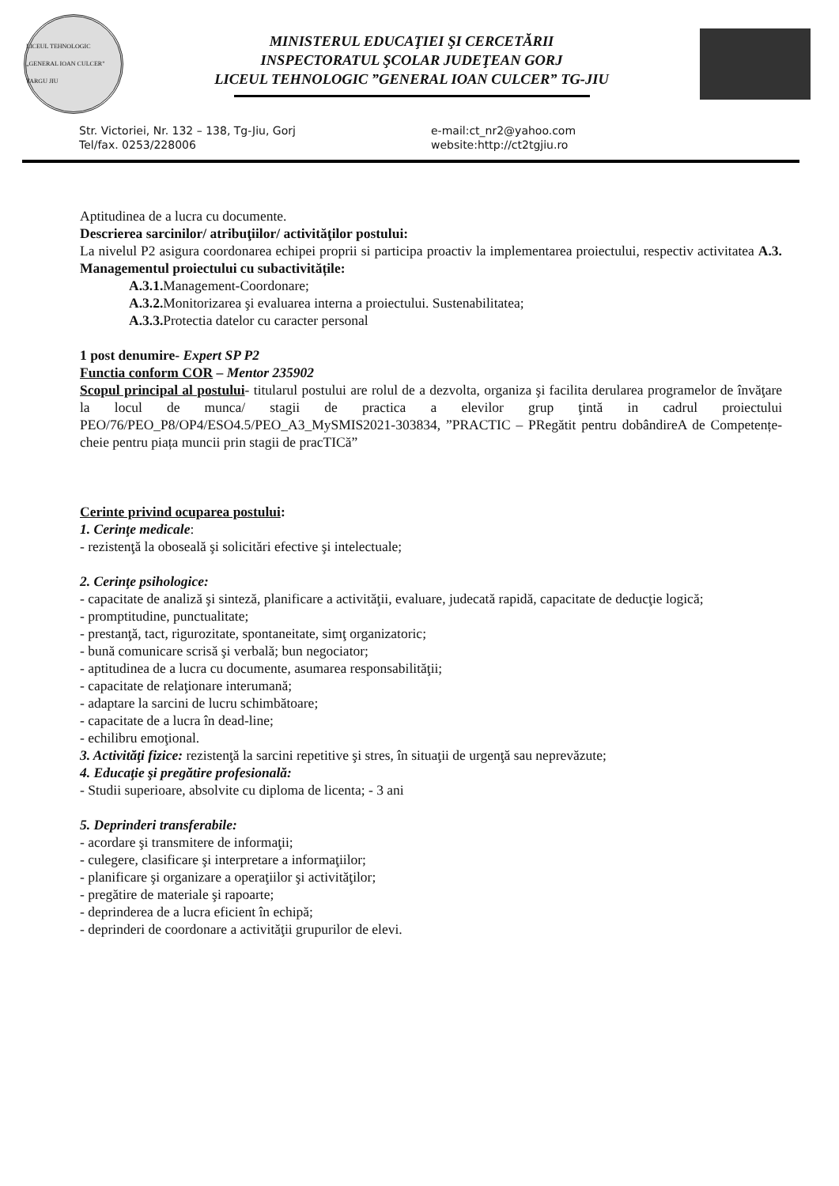LICEUL TEHNOLOGIC „GENERAL IOAN CULCER" TARGU JIU
MINISTERUL EDUCAŢIEI ŞI CERCETĂRII
INSPECTORATUL ŞCOLAR JUDEŢEAN GORJ
LICEUL TEHNOLOGIC ”GENERAL IOAN CULCER” TG-JIU
Str. Victoriei, Nr. 132 – 138, Tg-Jiu, Gorj
Tel/fax. 0253/228006
e-mail:ct_nr2@yahoo.com
website:http://ct2tgjiu.ro
Aptitudinea de a lucra cu documente.
Descrierea sarcinilor/ atribuţiilor/ activităţilor postului:
La nivelul P2 asigura coordonarea echipei proprii si participa proactiv la implementarea proiectului, respectiv activitatea A.3. Managementul proiectului cu subactivitățile:
A.3.1. Management-Coordonare;
A.3.2. Monitorizarea şi evaluarea interna a proiectului. Sustenabilitatea;
A.3.3. Protectia datelor cu caracter personal
1 post denumire- Expert SP P2
Functia conform COR – Mentor 235902
Scopul principal al postului- titularul postului are rolul de a dezvolta, organiza şi facilita derularea programelor de învăţare la locul de munca/ stagii de practica a elevilor grup ţintă in cadrul proiectului PEO/76/PEO_P8/OP4/ESO4.5/PEO_A3_MySMIS2021-303834, ”PRACTIC – PRegătit pentru dobândireA de Competențe-cheie pentru piața muncii prin stagii de pracTICă”
Cerinte privind ocuparea postului:
1. Cerinţe medicale:
- rezistenţă la oboseală şi solicitări efective şi intelectuale;
2. Cerinţe psihologice:
- capacitate de analiză şi sinteză, planificare a activităţii, evaluare, judecată rapidă, capacitate de deducţie logică;
- promptitudine, punctualitate;
- prestanţă, tact, rigurozitate, spontaneitate, simţ organizatoric;
- bună comunicare scrisă şi verbală; bun negociator;
- aptitudinea de a lucra cu documente, asumarea responsabilităţii;
- capacitate de relaţionare interumană;
- adaptare la sarcini de lucru schimbătoare;
- capacitate de a lucra în dead-line;
- echilibru emoţional.
3. Activităţi fizice: rezistenţă la sarcini repetitive şi stres, în situaţii de urgenţă sau neprevăzute;
4. Educaţie şi pregătire profesională:
- Studii superioare, absolvite cu diploma de licenta; - 3 ani
5. Deprinderi transferabile:
- acordare şi transmitere de informaţii;
- culegere, clasificare şi interpretare a informaţiilor;
- planificare şi organizare a operaţiilor şi activităţilor;
- pregătire de materiale şi rapoarte;
- deprinderea de a lucra eficient în echipă;
- deprinderi de coordonare a activităţii grupurilor de elevi.